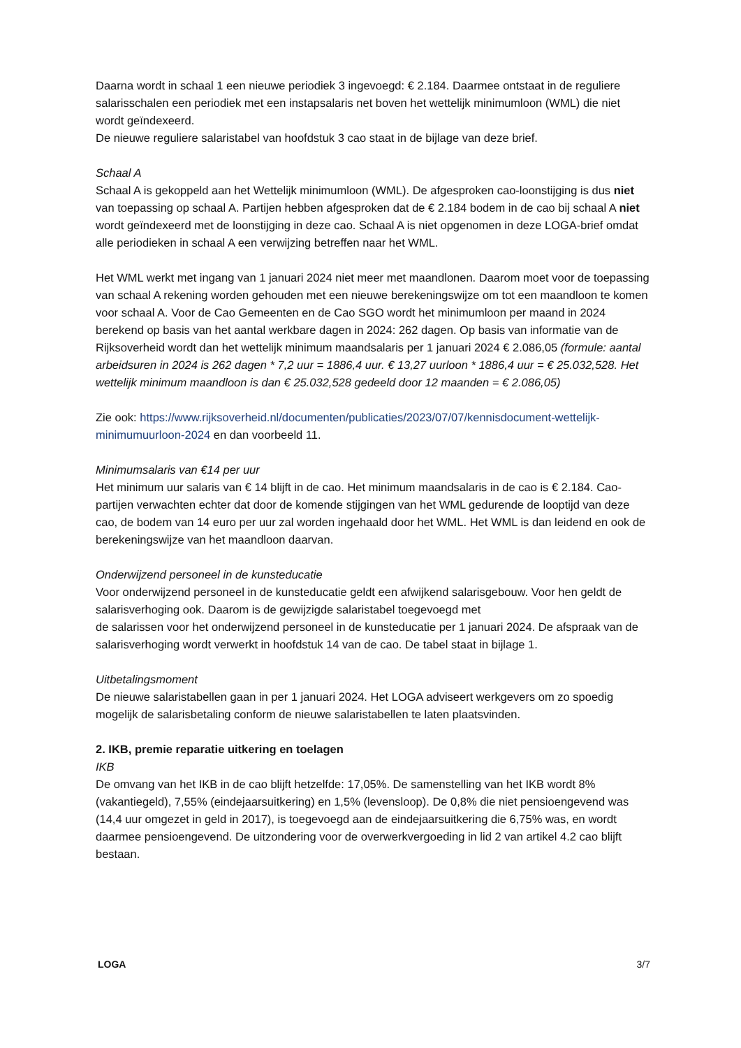Daarna wordt in schaal 1 een nieuwe periodiek 3 ingevoegd: € 2.184. Daarmee ontstaat in de reguliere salarisschalen een periodiek met een instapsalaris net boven het wettelijk minimumloon (WML) die niet wordt geïndexeerd.
De nieuwe reguliere salaristabel van hoofdstuk 3 cao staat in de bijlage van deze brief.
Schaal A
Schaal A is gekoppeld aan het Wettelijk minimumloon (WML). De afgesproken cao-loonstijging is dus niet van toepassing op schaal A. Partijen hebben afgesproken dat de € 2.184 bodem in de cao bij schaal A niet wordt geïndexeerd met de loonstijging in deze cao. Schaal A is niet opgenomen in deze LOGA-brief omdat alle periodieken in schaal A een verwijzing betreffen naar het WML.
Het WML werkt met ingang van 1 januari 2024 niet meer met maandlonen. Daarom moet voor de toepassing van schaal A rekening worden gehouden met een nieuwe berekeningswijze om tot een maandloon te komen voor schaal A. Voor de Cao Gemeenten en de Cao SGO wordt het minimumloon per maand in 2024 berekend op basis van het aantal werkbare dagen in 2024: 262 dagen. Op basis van informatie van de Rijksoverheid wordt dan het wettelijk minimum maandsalaris per 1 januari 2024 € 2.086,05 (formule: aantal arbeidsuren in 2024 is 262 dagen * 7,2 uur = 1886,4 uur. € 13,27 uurloon * 1886,4 uur = € 25.032,528. Het wettelijk minimum maandloon is dan € 25.032,528 gedeeld door 12 maanden = € 2.086,05)
Zie ook: https://www.rijksoverheid.nl/documenten/publicaties/2023/07/07/kennisdocument-wettelijk-minimumuurloon-2024 en dan voorbeeld 11.
Minimumsalaris van €14 per uur
Het minimum uur salaris van € 14 blijft in de cao. Het minimum maandsalaris in de cao is € 2.184. Cao-partijen verwachten echter dat door de komende stijgingen van het WML gedurende de looptijd van deze cao, de bodem van 14 euro per uur zal worden ingehaald door het WML. Het WML is dan leidend en ook de berekeningswijze van het maandloon daarvan.
Onderwijzend personeel in de kunsteducatie
Voor onderwijzend personeel in de kunsteducatie geldt een afwijkend salarisgebouw. Voor hen geldt de salarisverhoging ook. Daarom is de gewijzigde salaristabel toegevoegd met
de salarissen voor het onderwijzend personeel in de kunsteducatie per 1 januari 2024. De afspraak van de salarisverhoging wordt verwerkt in hoofdstuk 14 van de cao. De tabel staat in bijlage 1.
Uitbetalingsmoment
De nieuwe salaristabellen gaan in per 1 januari 2024. Het LOGA adviseert werkgevers om zo spoedig mogelijk de salarisbetaling conform de nieuwe salaristabellen te laten plaatsvinden.
2. IKB, premie reparatie uitkering en toelagen
IKB
De omvang van het IKB in de cao blijft hetzelfde: 17,05%. De samenstelling van het IKB wordt 8% (vakantiegeld), 7,55% (eindejaarsuitkering) en 1,5% (levensloop). De 0,8% die niet pensioengevend was (14,4 uur omgezet in geld in 2017), is toegevoegd aan de eindejaarsuitkering die 6,75% was, en wordt daarmee pensioengevend. De uitzondering voor de overwerkvergoeding in lid 2 van artikel 4.2 cao blijft bestaan.
LOGA 3/7